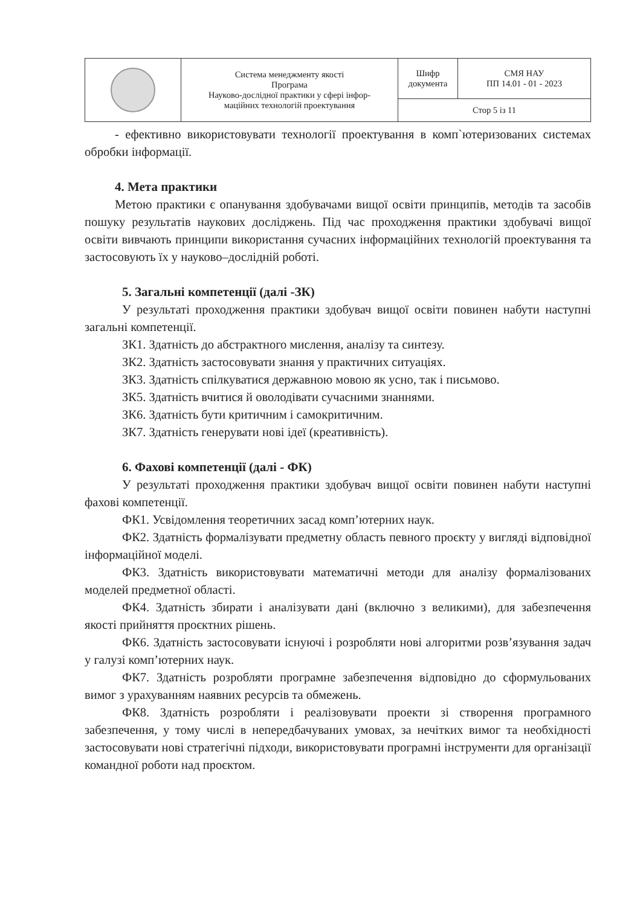| | Система менеджменту якості Програма Науково-дослідної практики у сфері інфор- маційних технологій проектування | Шифр документа | СМЯ НАУ ПП 14.01 - 01 - 2023 |
| | | Стор 5 із 11 | |
- ефективно використовувати технології проектування в комп`ютеризованих системах обробки інформації.
4. Мета практики
Метою практики є опанування здобувачами вищої освіти принципів, методів та засобів пошуку результатів наукових досліджень. Під час проходження практики здобувачі вищої освіти вивчають принципи використання сучасних інформаційних технологій проектування та застосовують їх у науково–дослідній роботі.
5. Загальні компетенції (далі -ЗК)
У результаті проходження практики здобувач вищої освіти повинен набути наступні загальні компетенції.
ЗК1. Здатність до абстрактного мислення, аналізу та синтезу.
ЗК2. Здатність застосовувати знання у практичних ситуаціях.
ЗК3. Здатність спілкуватися державною мовою як усно, так і письмово.
ЗК5. Здатність вчитися й оволодівати сучасними знаннями.
ЗК6. Здатність бути критичним і самокритичним.
ЗК7. Здатність генерувати нові ідеї (креативність).
6. Фахові компетенції (далі - ФК)
У результаті проходження практики здобувач вищої освіти повинен набути наступні фахові компетенції.
ФК1. Усвідомлення теоретичних засад комп’ютерних наук.
ФК2. Здатність формалізувати предметну область певного проєкту у вигляді відповідної інформаційної моделі.
ФК3. Здатність використовувати математичні методи для аналізу формалізованих моделей предметної області.
ФК4. Здатність збирати і аналізувати дані (включно з великими), для забезпечення якості прийняття проєктних рішень.
ФК6. Здатність застосовувати існуючі і розробляти нові алгоритми розв’язування задач у галузі комп’ютерних наук.
ФК7. Здатність розробляти програмне забезпечення відповідно до сформульованих вимог з урахуванням наявних ресурсів та обмежень.
ФК8. Здатність розробляти і реалізовувати проекти зі створення програмного забезпечення, у тому числі в непередбачуваних умовах, за нечітких вимог та необхідності застосовувати нові стратегічні підходи, використовувати програмні інструменти для організації командної роботи над проєктом.